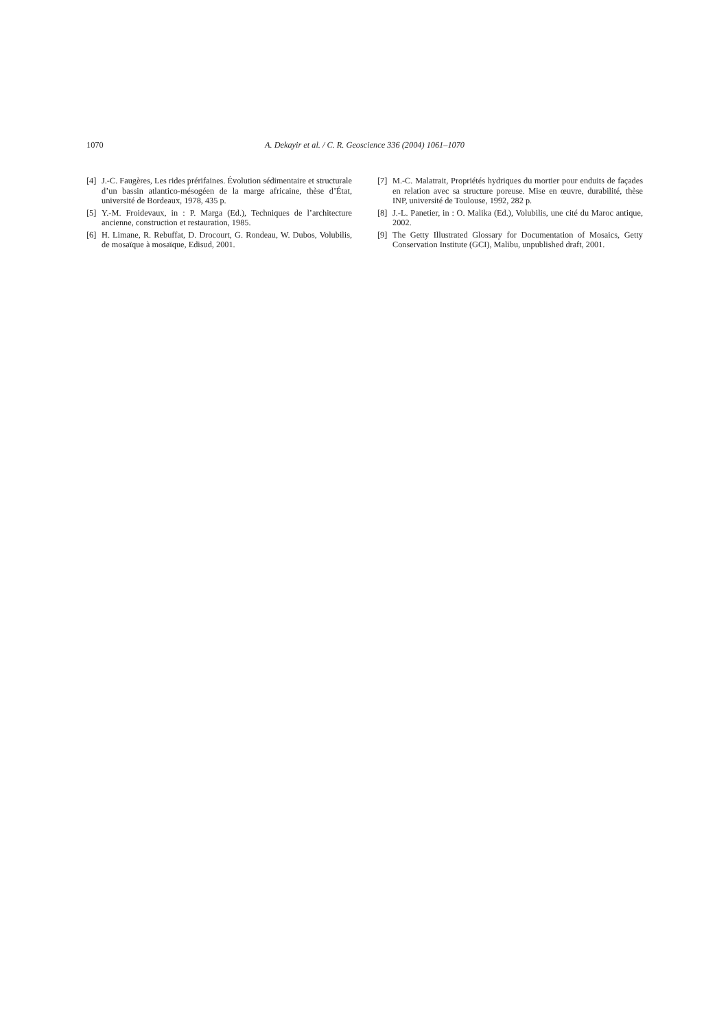1070 A. Dekayir et al. / C. R. Geoscience 336 (2004) 1061–1070
[4] J.-C. Faugères, Les rides prérifaines. Évolution sédimentaire et structurale d’un bassin atlantico-mésogéen de la marge africaine, thèse d’État, université de Bordeaux, 1978, 435 p.
[5] Y.-M. Froidevaux, in : P. Marga (Ed.), Techniques de l’architecture ancienne, construction et restauration, 1985.
[6] H. Limane, R. Rebuffat, D. Drocourt, G. Rondeau, W. Dubos, Volubilis, de mosaïque à mosaïque, Edisud, 2001.
[7] M.-C. Malatrait, Propriétés hydriques du mortier pour enduits de façades en relation avec sa structure poreuse. Mise en œuvre, durabilité, thèse INP, université de Toulouse, 1992, 282 p.
[8] J.-L. Panetier, in : O. Malika (Ed.), Volubilis, une cité du Maroc antique, 2002.
[9] The Getty Illustrated Glossary for Documentation of Mosaics, Getty Conservation Institute (GCI), Malibu, unpublished draft, 2001.